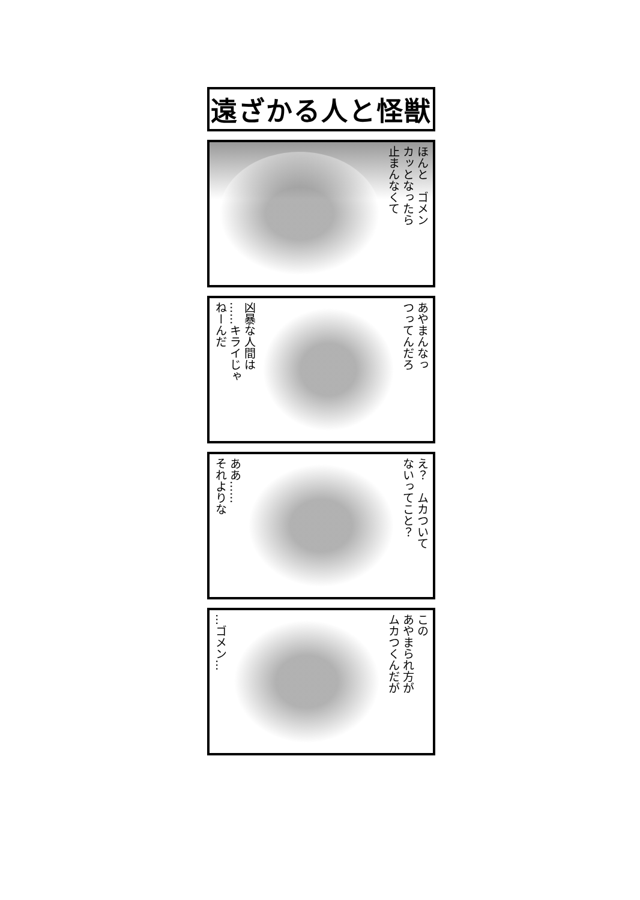遠ざかる人と怪獣
ほんと　ゴメン
カッとなったら
止まんなくて
凶暴な人間は
……キライじゃ
ねーんだ
あやまんなっ
つってんだろ
ああ……
それよりな
え？　ムカついて
ないってこと？
…ゴメン…
この
あやまられ方が
ムカつくんだが